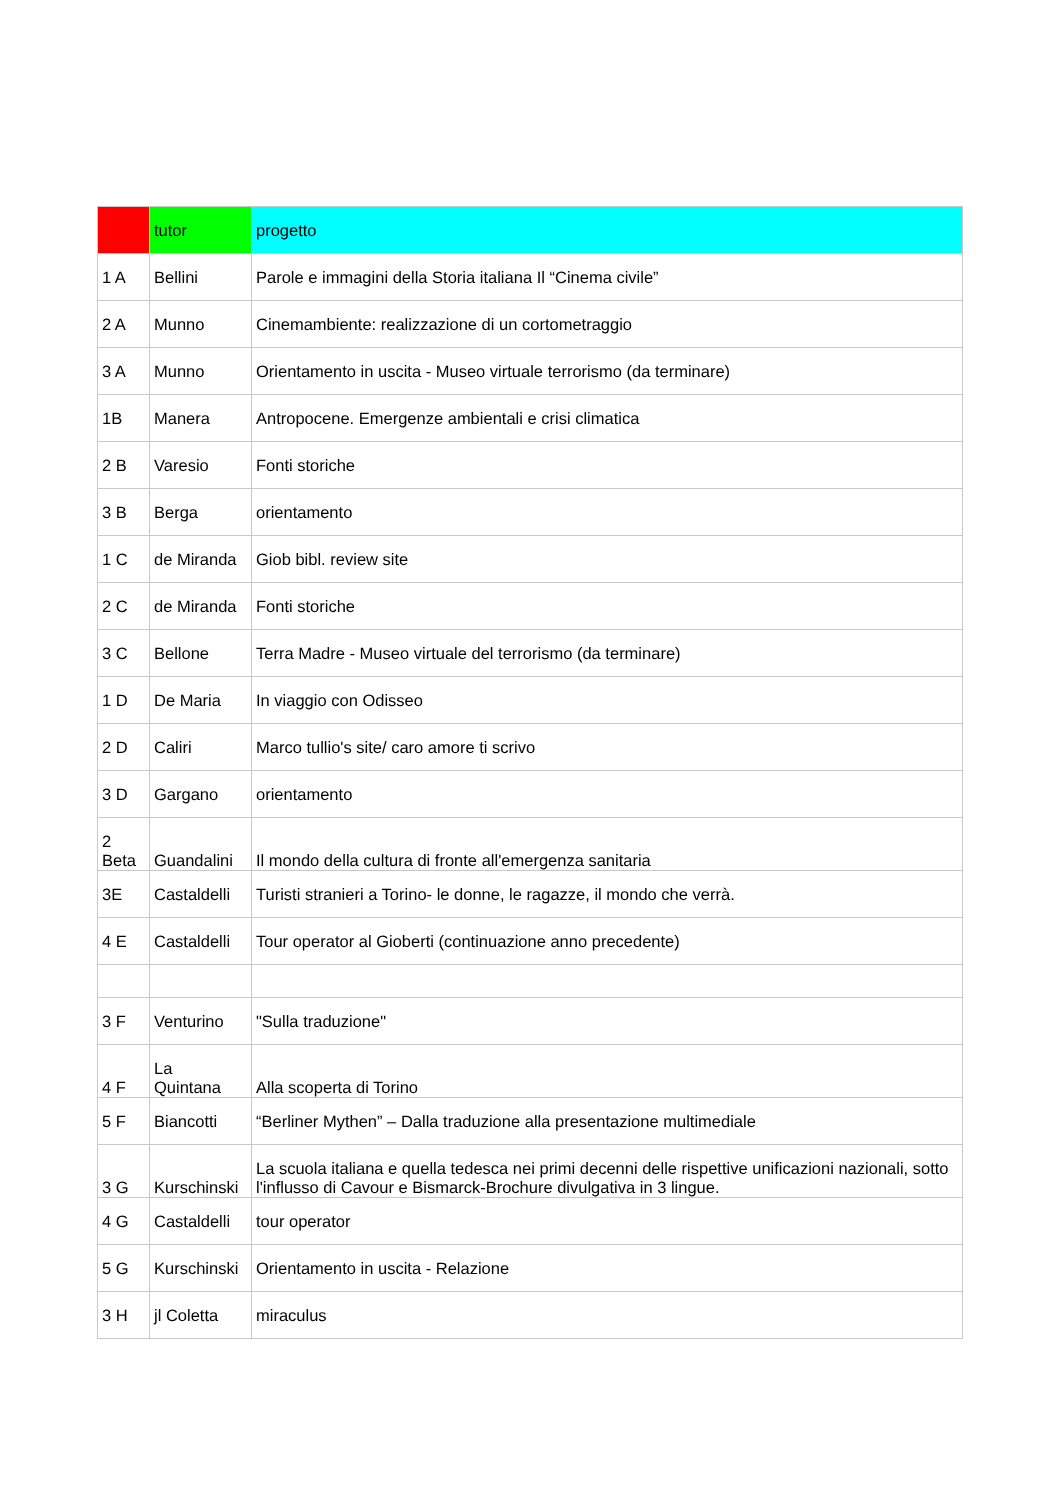| | tutor | progetto |
| --- | --- | --- |
| 1 A | Bellini | Parole e immagini della Storia italiana Il “Cinema civile” |
| 2 A | Munno | Cinemambiente: realizzazione di un cortometraggio |
| 3 A | Munno | Orientamento in uscita - Museo virtuale terrorismo (da terminare) |
| 1B | Manera | Antropocene. Emergenze ambientali e crisi climatica |
| 2 B | Varesio | Fonti storiche |
| 3 B | Berga | orientamento |
| 1 C | de Miranda | Giob bibl. review site |
| 2 C | de Miranda | Fonti storiche |
| 3 C | Bellone | Terra Madre - Museo virtuale del terrorismo (da terminare) |
| 1 D | De Maria | In viaggio con Odisseo |
| 2 D | Caliri | Marco tullio's site/ caro amore ti scrivo |
| 3 D | Gargano | orientamento |
| 2 Beta | Guandalini | Il mondo della cultura di fronte all'emergenza sanitaria |
| 3E | Castaldelli | Turisti stranieri a Torino- le donne, le ragazze, il mondo che verrà. |
| 4 E | Castaldelli | Tour operator al Gioberti (continuazione anno precedente) |
| 3 F | Venturino | "Sulla traduzione" |
| 4 F | La Quintana | Alla scoperta di Torino |
| 5 F | Biancotti | “Berliner Mythen” – Dalla traduzione alla presentazione multimediale |
| 3 G | Kurschinski | La scuola italiana e quella tedesca nei primi decenni delle rispettive unificazioni nazionali, sotto l'influsso di Cavour e Bismarck-Brochure divulgativa in 3 lingue. |
| 4 G | Castaldelli | tour operator |
| 5 G | Kurschinski | Orientamento in uscita - Relazione |
| 3 H | jl Coletta | miraculus |